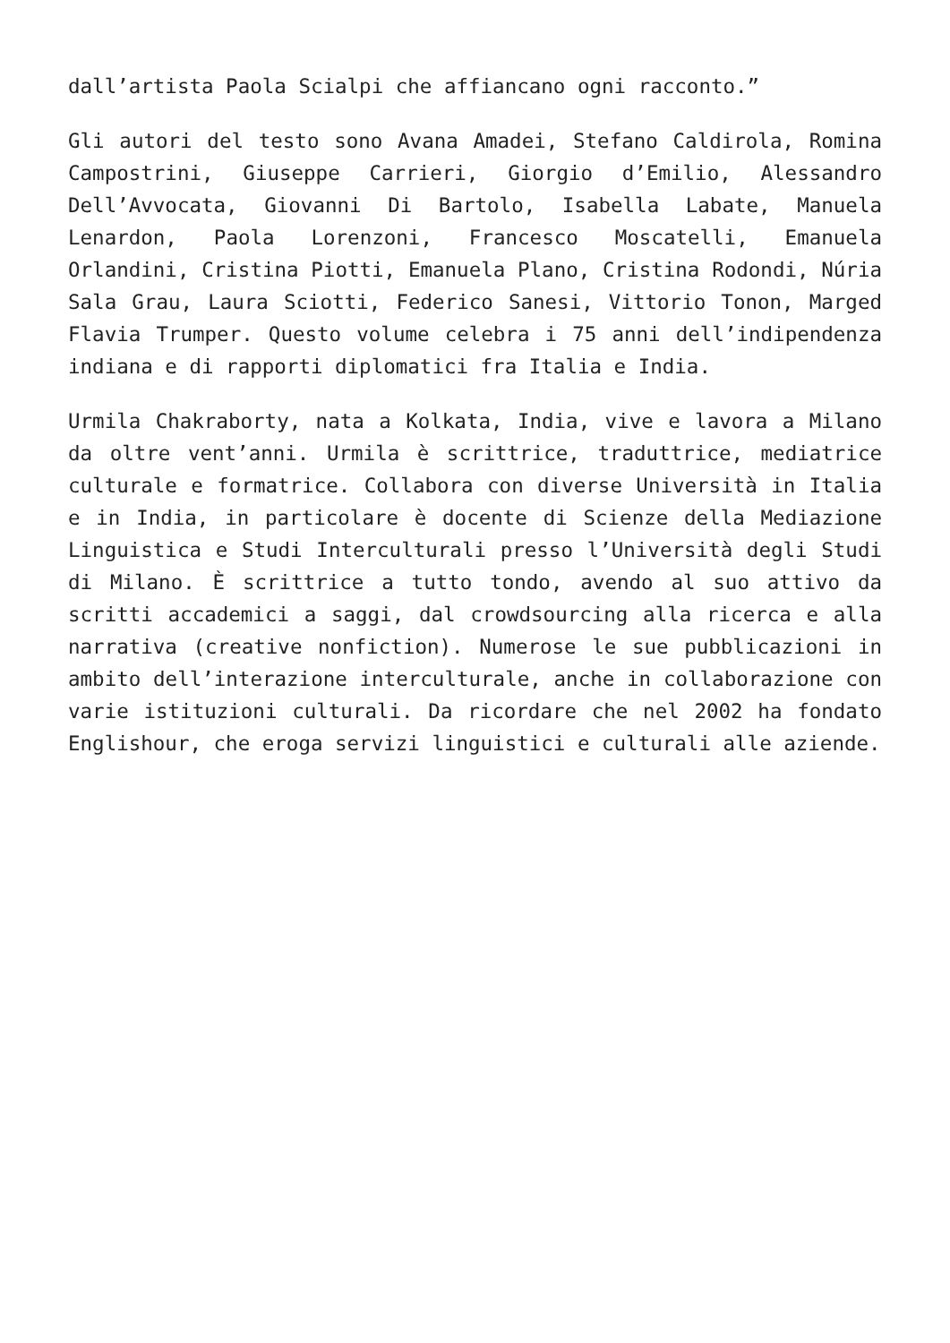dall’artista Paola Scialpi che affiancano ogni racconto.”
Gli autori del testo sono Avana Amadei, Stefano Caldirola, Romina Campostrini, Giuseppe Carrieri, Giorgio d’Emilio, Alessandro Dell’Avvocata, Giovanni Di Bartolo, Isabella Labate, Manuela Lenardon, Paola Lorenzoni, Francesco Moscatelli, Emanuela Orlandini, Cristina Piotti, Emanuela Plano, Cristina Rodondi, Núria Sala Grau, Laura Sciotti, Federico Sanesi, Vittorio Tonon, Marged Flavia Trumper. Questo volume celebra i 75 anni dell’indipendenza indiana e di rapporti diplomatici fra Italia e India.
Urmila Chakraborty, nata a Kolkata, India, vive e lavora a Milano da oltre vent’anni. Urmila è scrittrice, traduttrice, mediatrice culturale e formatrice. Collabora con diverse Università in Italia e in India, in particolare è docente di Scienze della Mediazione Linguistica e Studi Interculturali presso l’Università degli Studi di Milano. È scrittrice a tutto tondo, avendo al suo attivo da scritti accademici a saggi, dal crowdsourcing alla ricerca e alla narrativa (creative nonfiction). Numerose le sue pubblicazioni in ambito dell’interazione interculturale, anche in collaborazione con varie istituzioni culturali. Da ricordare che nel 2002 ha fondato Englishour, che eroga servizi linguistici e culturali alle aziende.